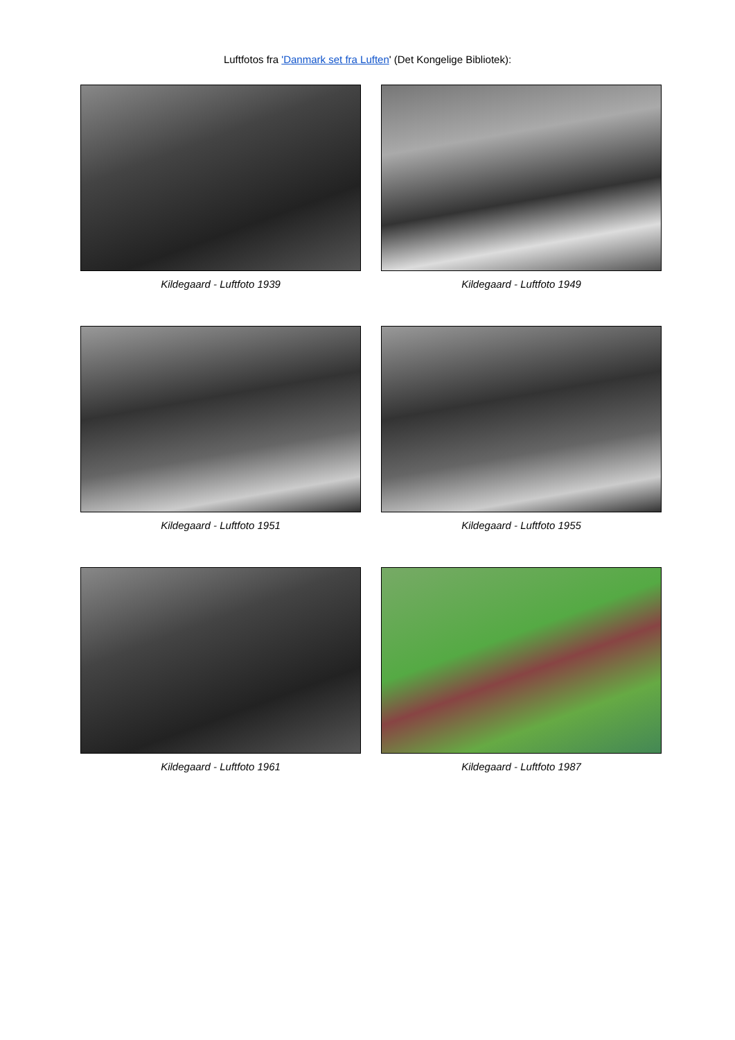Luftfotos fra 'Danmark set fra Luften' (Det Kongelige Bibliotek):
Kildegaard - Luftfoto 1939
Kildegaard - Luftfoto 1949
Kildegaard - Luftfoto 1951
Kildegaard - Luftfoto 1955
Kildegaard - Luftfoto 1961
Kildegaard - Luftfoto 1987